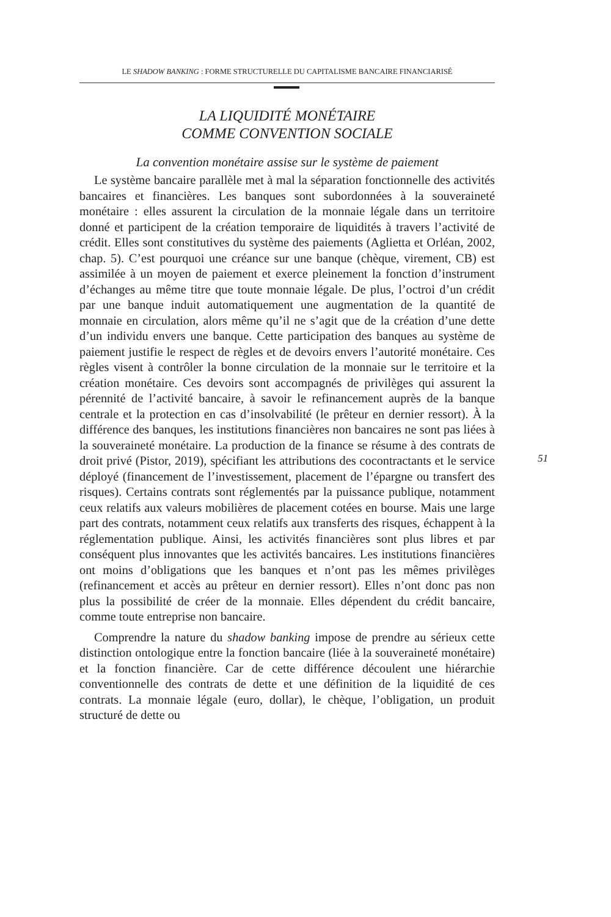LE SHADOW BANKING : FORME STRUCTURELLE DU CAPITALISME BANCAIRE FINANCIARISÉ
LA LIQUIDITÉ MONÉTAIRE
COMME CONVENTION SOCIALE
La convention monétaire assise sur le système de paiement
Le système bancaire parallèle met à mal la séparation fonctionnelle des activités bancaires et financières. Les banques sont subordonnées à la souveraineté monétaire : elles assurent la circulation de la monnaie légale dans un territoire donné et participent de la création temporaire de liquidités à travers l’activité de crédit. Elles sont constitutives du système des paiements (Aglietta et Orléan, 2002, chap. 5). C’est pourquoi une créance sur une banque (chèque, virement, CB) est assimilée à un moyen de paiement et exerce pleinement la fonction d’instrument d’échanges au même titre que toute monnaie légale. De plus, l’octroi d’un crédit par une banque induit automatiquement une augmentation de la quantité de monnaie en circulation, alors même qu’il ne s’agit que de la création d’une dette d’un individu envers une banque. Cette participation des banques au système de paiement justifie le respect de règles et de devoirs envers l’autorité monétaire. Ces règles visent à contrôler la bonne circulation de la monnaie sur le territoire et la création monétaire. Ces devoirs sont accompagnés de privilèges qui assurent la pérennité de l’activité bancaire, à savoir le refinancement auprès de la banque centrale et la protection en cas d’insolvabilité (le prêteur en dernier ressort). À la différence des banques, les institutions financières non bancaires ne sont pas liées à la souveraineté monétaire. La production de la finance se résume à des contrats de droit privé (Pistor, 2019), spécifiant les attributions des cocontractants et le service déployé (financement de l’investissement, placement de l’épargne ou transfert des risques). Certains contrats sont réglementés par la puissance publique, notamment ceux relatifs aux valeurs mobilières de placement cotées en bourse. Mais une large part des contrats, notamment ceux relatifs aux transferts des risques, échappent à la réglementation publique. Ainsi, les activités financières sont plus libres et par conséquent plus innovantes que les activités bancaires. Les institutions financières ont moins d’obligations que les banques et n’ont pas les mêmes privilèges (refinancement et accès au prêteur en dernier ressort). Elles n’ont donc pas non plus la possibilité de créer de la monnaie. Elles dépendent du crédit bancaire, comme toute entreprise non bancaire.
Comprendre la nature du shadow banking impose de prendre au sérieux cette distinction ontologique entre la fonction bancaire (liée à la souveraineté monétaire) et la fonction financière. Car de cette différence découlent une hiérarchie conventionnelle des contrats de dette et une définition de la liquidité de ces contrats. La monnaie légale (euro, dollar), le chèque, l’obligation, un produit structuré de dette ou
51